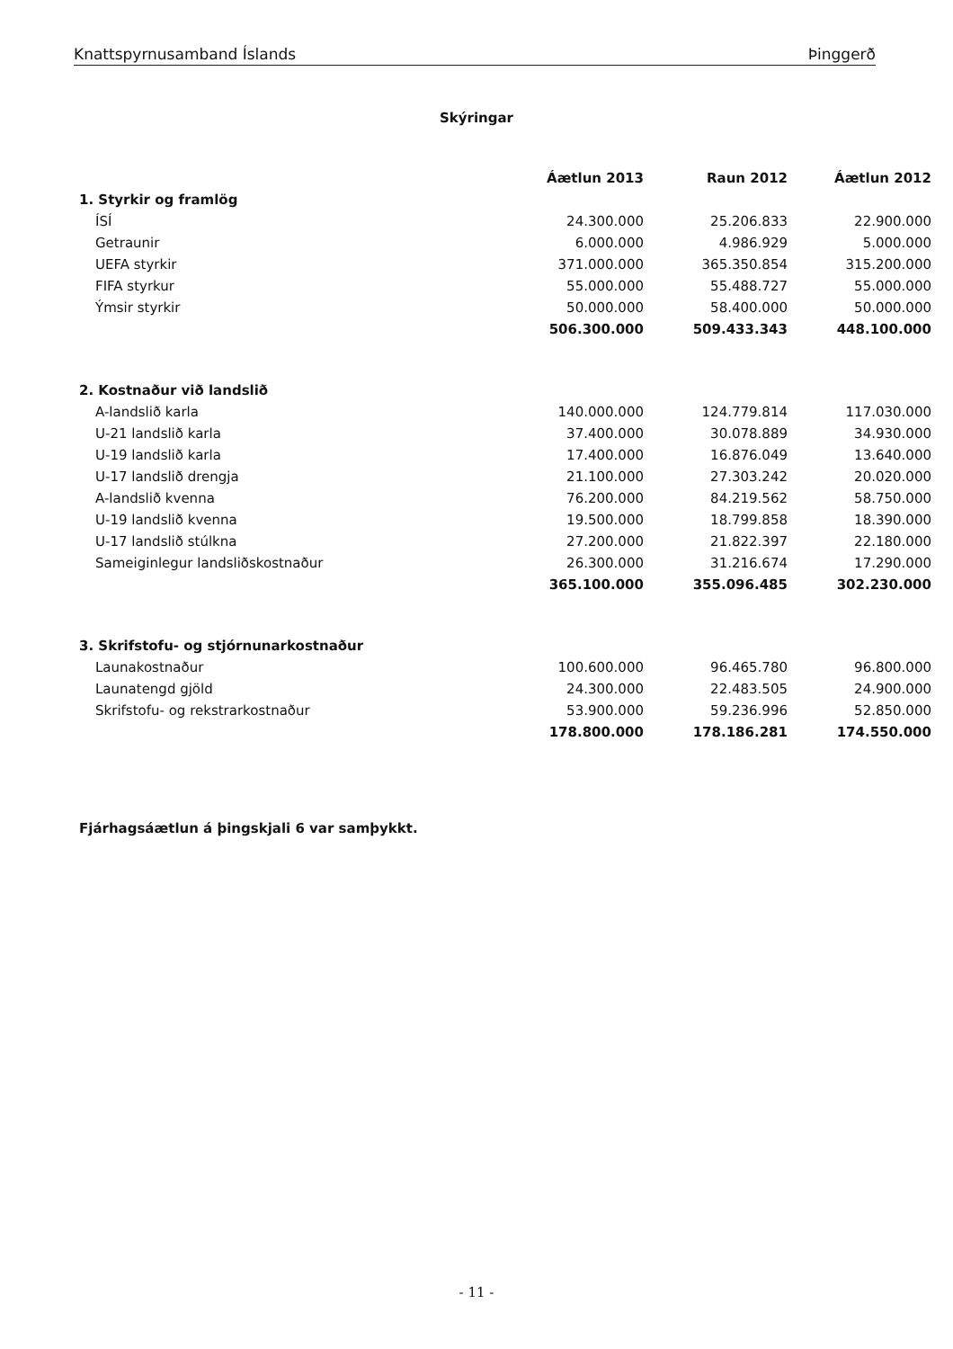Knattspyrnusamband Íslands Þinggerð
Skýringar
| | Áætlun 2013 | Raun 2012 | Áætlun 2012 |
| --- | --- | --- | --- |
| 1. Styrkir og framlög | | | |
| ÍSÍ | 24.300.000 | 25.206.833 | 22.900.000 |
| Getraunir | 6.000.000 | 4.986.929 | 5.000.000 |
| UEFA styrkir | 371.000.000 | 365.350.854 | 315.200.000 |
| FIFA styrkur | 55.000.000 | 55.488.727 | 55.000.000 |
| Ýmsir styrkir | 50.000.000 | 58.400.000 | 50.000.000 |
| | 506.300.000 | 509.433.343 | 448.100.000 |
| 2. Kostnaður við landslið | | | |
| A-landslið karla | 140.000.000 | 124.779.814 | 117.030.000 |
| U-21 landslið karla | 37.400.000 | 30.078.889 | 34.930.000 |
| U-19 landslið karla | 17.400.000 | 16.876.049 | 13.640.000 |
| U-17 landslið drengja | 21.100.000 | 27.303.242 | 20.020.000 |
| A-landslið kvenna | 76.200.000 | 84.219.562 | 58.750.000 |
| U-19 landslið kvenna | 19.500.000 | 18.799.858 | 18.390.000 |
| U-17 landslið stúlkna | 27.200.000 | 21.822.397 | 22.180.000 |
| Sameiginlegur landsliðskostnaður | 26.300.000 | 31.216.674 | 17.290.000 |
| | 365.100.000 | 355.096.485 | 302.230.000 |
| 3. Skrifstofu- og stjórnunarkostnaður | | | |
| Launakostnaður | 100.600.000 | 96.465.780 | 96.800.000 |
| Launatengd gjöld | 24.300.000 | 22.483.505 | 24.900.000 |
| Skrifstofu- og rekstrarkostnaður | 53.900.000 | 59.236.996 | 52.850.000 |
| | 178.800.000 | 178.186.281 | 174.550.000 |
Fjárhagsáætlun á þingskjali 6 var samþykkt.
- 11 -